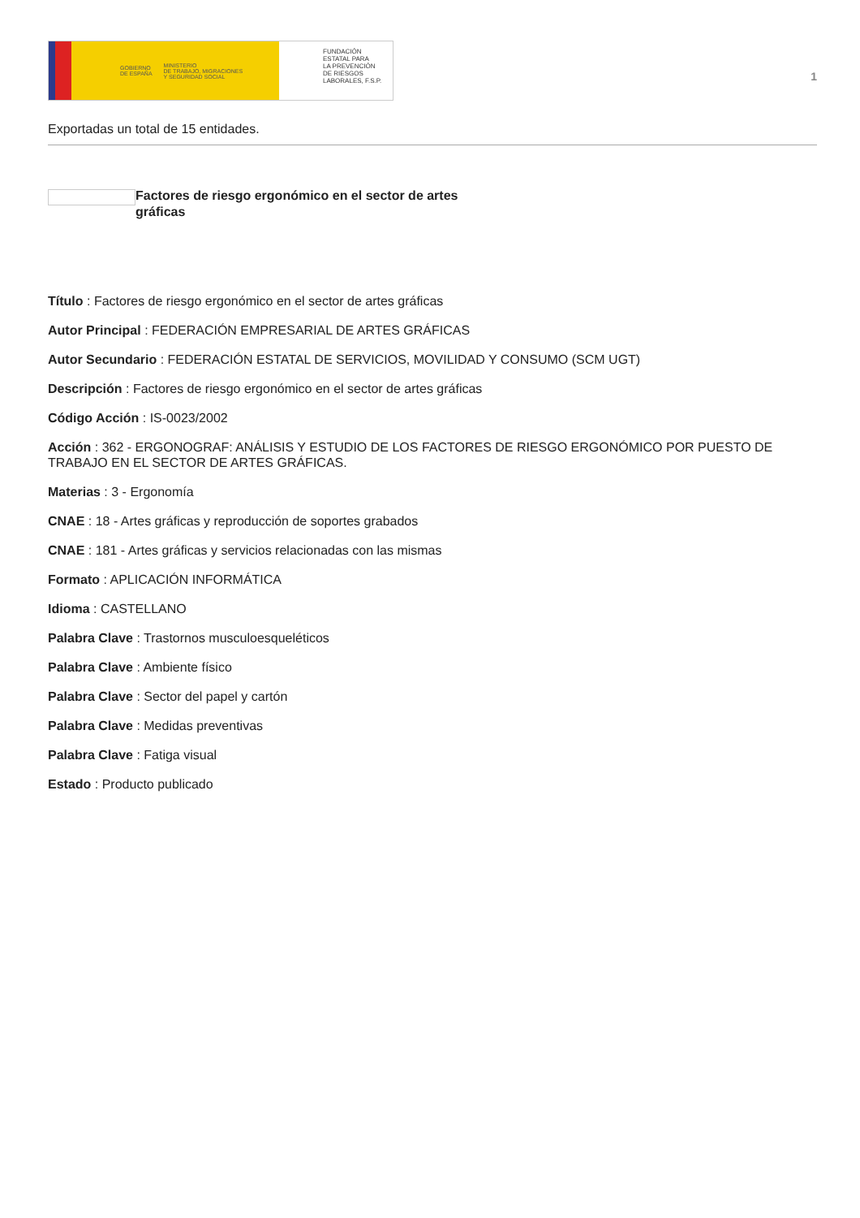GOBIERNO
DE ESPAÑA MINISTERIO
DE TRABAJO, MIGRACIONES
Y SEGURIDAD SOCIAL
FUNDACIÓN
ESTATAL PARA
LA PREVENCIÓN
DE RIESGOS
LABORALES, F.S.P.
1
Exportadas un total de 15 entidades.
Factores de riesgo ergonómico en el sector de artes gráficas
Título : Factores de riesgo ergonómico en el sector de artes gráficas
Autor Principal : FEDERACIÓN EMPRESARIAL DE ARTES GRÁFICAS
Autor Secundario : FEDERACIÓN ESTATAL DE SERVICIOS, MOVILIDAD Y CONSUMO (SCM UGT)
Descripción : Factores de riesgo ergonómico en el sector de artes gráficas
Código Acción : IS-0023/2002
Acción : 362 - ERGONOGRAF: ANÁLISIS Y ESTUDIO DE LOS FACTORES DE RIESGO ERGONÓMICO POR PUESTO DE TRABAJO EN EL SECTOR DE ARTES GRÁFICAS.
Materias : 3 - Ergonomía
CNAE : 18 - Artes gráficas y reproducción de soportes grabados
CNAE : 181 - Artes gráficas y servicios relacionadas con las mismas
Formato : APLICACIÓN INFORMÁTICA
Idioma : CASTELLANO
Palabra Clave : Trastornos musculoesqueléticos
Palabra Clave : Ambiente físico
Palabra Clave : Sector del papel y cartón
Palabra Clave : Medidas preventivas
Palabra Clave : Fatiga visual
Estado : Producto publicado